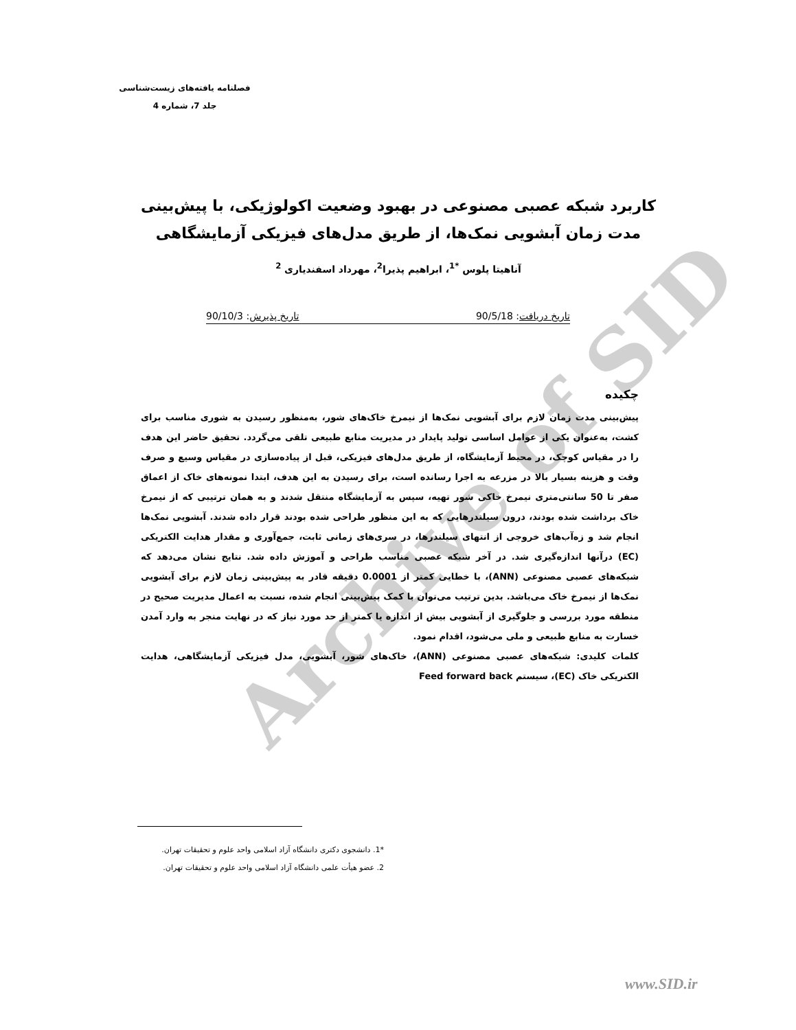Archive of SID
فصلنامه یافته‌های زیست‌شناسی
جلد 7، شماره 4
کاربرد شبکه عصبی مصنوعی در بهبود وضعیت اکولوژیکی، با پیش‌بینی مدت زمان آبشویی نمک‌ها، از طریق مدل‌های فیزیکی آزمایشگاهی
آناهیتا پلوس <sup>*1</sup>، ابراهیم پذیرا<sup>2</sup>، مهرداد اسفندیاری <sup>2</sup>
تاریخ دریافت: 90/5/18 تاریخ پذیرش: 90/10/3
چکیده
پیش‌بینی مدت زمان لازم برای آبشویی نمک‌ها از نیمرخ خاک‌های شور، به‌منظور رسیدن به شوری مناسب برای کشت، به‌عنوان یکی از عوامل اساسی تولید پایدار در مدیریت منابع طبیعی تلقی می‌گردد. تحقیق حاضر این هدف را در مقیاس کوچک، در محیط آزمایشگاه، از طریق مدل‌های فیزیکی، قبل از پیاده‌سازی در مقیاس وسیع و صرف وقت و هزینه بسیار بالا در مزرعه به اجرا رسانده است، برای رسیدن به این هدف، ابتدا نمونه‌های خاک از اعماق صفر تا 50 سانتی‌متری نیمرخ خاکی شور تهیه، سپس به آزمایشگاه منتقل شدند و به همان ترتیبی که از نیمرخ خاک برداشت شده بودند، درون سیلندرهایی که به این منظور طراحی شده بودند قرار داده شدند. آبشویی نمک‌ها انجام شد و زه‌آب‌های خروجی از انتهای سیلندرها، در سری‌های زمانی ثابت، جمع‌آوری و مقدار هدایت الکتریکی (EC) درآنها اندازه‌گیری شد. در آخر شبکه عصبی مناسب طراحی و آموزش داده شد. نتایج نشان می‌دهد که شبکه‌های عصبی مصنوعی (ANN)، با خطایی کمتر از 0.0001 دقیقه قادر به پیش‌بینی زمان لازم برای آبشویی نمک‌ها از نیمرخ خاک می‌باشد. بدین ترتیب می‌توان با کمک پیش‌بینی انجام شده، نسبت به اعمال مدیریت صحیح در منطقه مورد بررسی و جلوگیری از آبشویی بیش از اندازه یا کمتر از حد مورد نیاز که در نهایت منجر به وارد آمدن خسارت به منابع طبیعی و ملی می‌شود، اقدام نمود.
کلمات کلیدی: شبکه‌های عصبی مصنوعی (ANN)، خاک‌های شور، آبشویی، مدل فیزیکی آزمایشگاهی، هدایت الکتریکی خاک (EC)، سیستم Feed forward back
*1. دانشجوی دکتری دانشگاه آزاد اسلامی واحد علوم و تحقیقات تهران.
2. عضو هیأت علمی دانشگاه آزاد اسلامی واحد علوم و تحقیقات تهران.
www.SID.ir